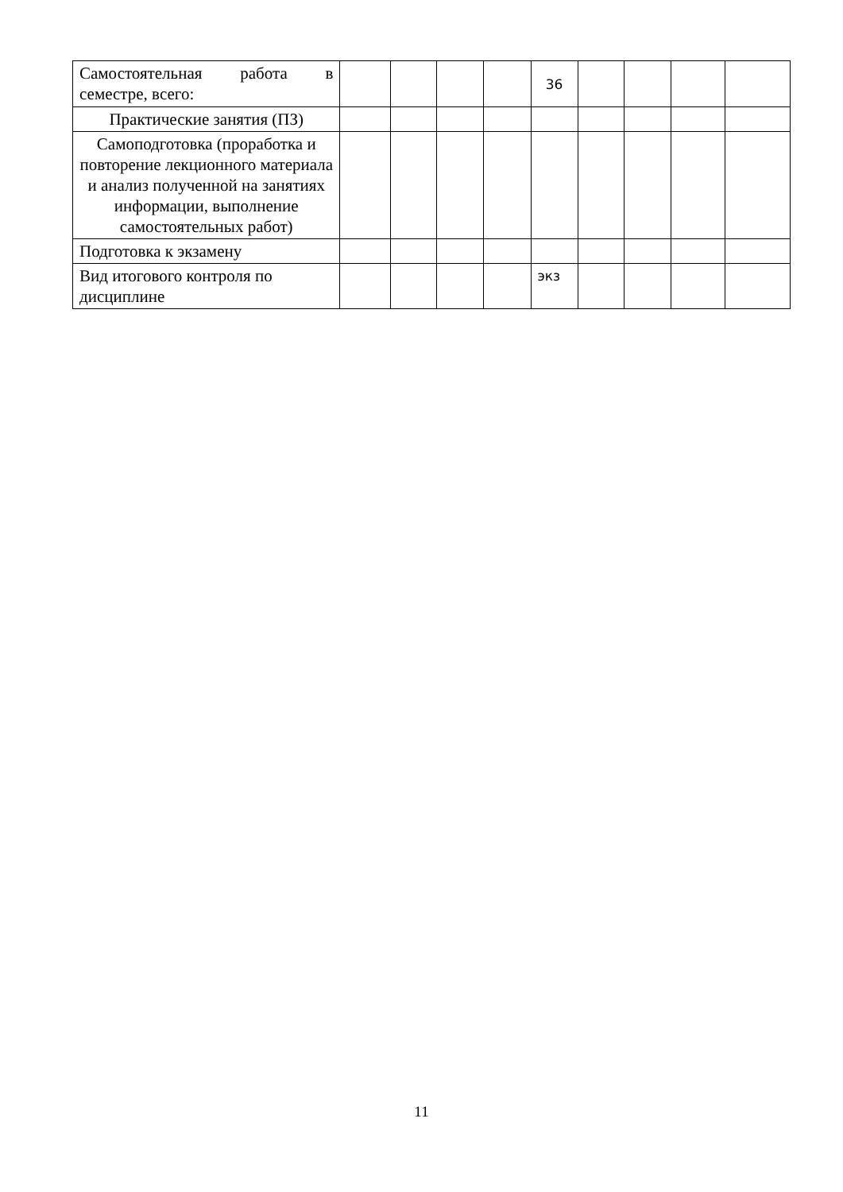| Самостоятельная работа в семестре, всего: | | | | | 36 | | | | |
| Практические занятия (ПЗ) | | | | | | | | | |
| Самоподготовка (проработка и повторение лекционного материала и анализ полученной на занятиях информации, выполнение самостоятельных работ) | | | | | | | | | |
| Подготовка к экзамену | | | | | | | | | |
| Вид итогового контроля по дисциплине | | | | | экз | | | | |
11